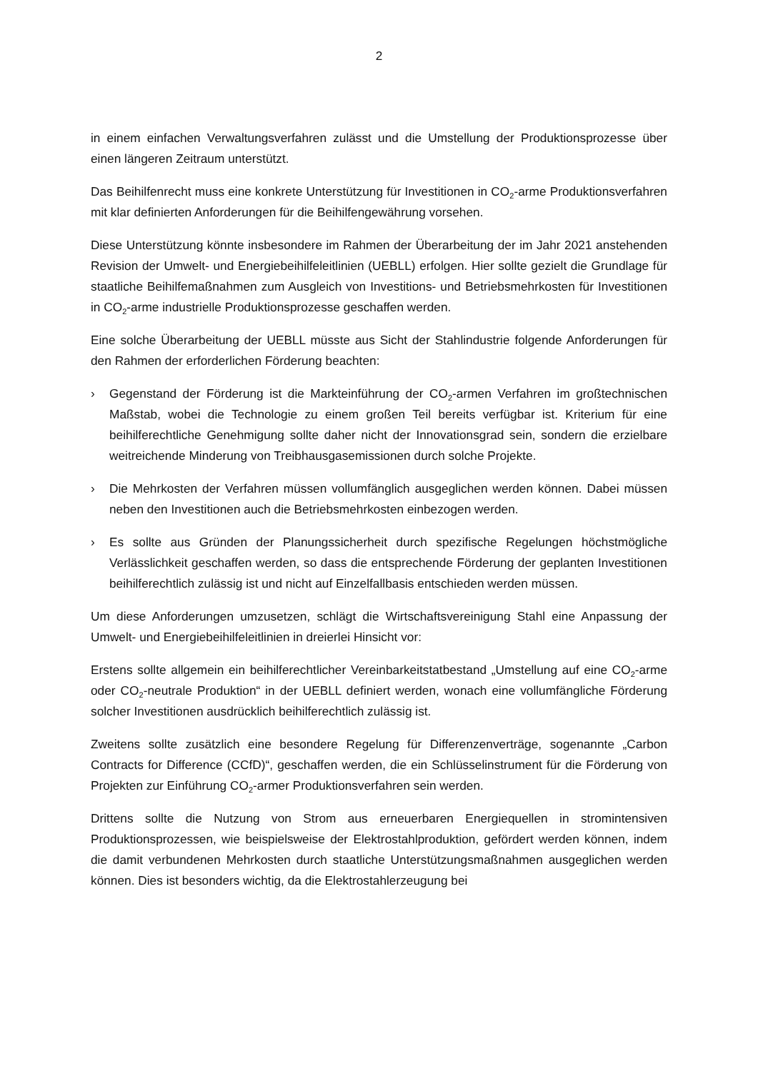2
in einem einfachen Verwaltungsverfahren zulässt und die Umstellung der Produktionspro­zesse über einen längeren Zeitraum unterstützt.
Das Beihilfenrecht muss eine konkrete Unterstützung für Investitionen in CO<sub>2</sub>-arme Produkti­onsverfahren mit klar definierten Anforderungen für die Beihilfengewährung vorsehen.
Diese Unterstützung könnte insbesondere im Rahmen der Überarbeitung der im Jahr 2021 anstehenden Revision der Umwelt- und Energiebeihilfeleitlinien (UEBLL) erfolgen. Hier sollte gezielt die Grundlage für staatliche Beihilfemaßnahmen zum Ausgleich von Investitions- und Betriebsmehrkosten für Investitionen in CO<sub>2</sub>-arme industrielle Produktionsprozesse geschaf­fen werden.
Eine solche Überarbeitung der UEBLL müsste aus Sicht der Stahlindustrie folgende Anforde­rungen für den Rahmen der erforderlichen Förderung beachten:
› Gegenstand der Förderung ist die Markteinführung der CO<sub>2</sub>-armen Verfahren im großtech­nischen Maßstab, wobei die Technologie zu einem großen Teil bereits verfügbar ist. Krite­rium für eine beihilferechtliche Genehmigung sollte daher nicht der Innovationsgrad sein, sondern die erzielbare weitreichende Minderung von Treibhausgasemissionen durch sol­che Projekte.
› Die Mehrkosten der Verfahren müssen vollumfänglich ausgeglichen werden können. Dabei müssen neben den Investitionen auch die Betriebsmehrkosten einbezogen werden.
› Es sollte aus Gründen der Planungssicherheit durch spezifische Regelungen höchstmögli­che Verlässlichkeit geschaffen werden, so dass die entsprechende Förderung der geplan­ten Investitionen beihilferechtlich zulässig ist und nicht auf Einzelfallbasis entschieden wer­den müssen.
Um diese Anforderungen umzusetzen, schlägt die Wirtschaftsvereinigung Stahl eine Anpas­sung der Umwelt- und Energiebeihilfeleitlinien in dreierlei Hinsicht vor:
Erstens sollte allgemein ein beihilferechtlicher Vereinbarkeitstatbestand „Umstellung auf eine CO<sub>2</sub>-arme oder CO<sub>2</sub>-neutrale Produktion“ in der UEBLL definiert werden, wonach eine vollum­fängliche Förderung solcher Investitionen ausdrücklich beihilferechtlich zulässig ist.
Zweitens sollte zusätzlich eine besondere Regelung für Differenzenverträge, sogenannte „Carbon Contracts for Difference (CCfD)“, geschaffen werden, die ein Schlüsselinstrument für die Förderung von Projekten zur Einführung CO<sub>2</sub>-armer Produktionsverfahren sein werden.
Drittens sollte die Nutzung von Strom aus erneuerbaren Energiequellen in stromintensiven Produktionsprozessen, wie beispielsweise der Elektrostahlproduktion, gefördert werden kön­nen, indem die damit verbundenen Mehrkosten durch staatliche Unterstützungsmaßnahmen ausgeglichen werden können. Dies ist besonders wichtig, da die Elektrostahlerzeugung bei